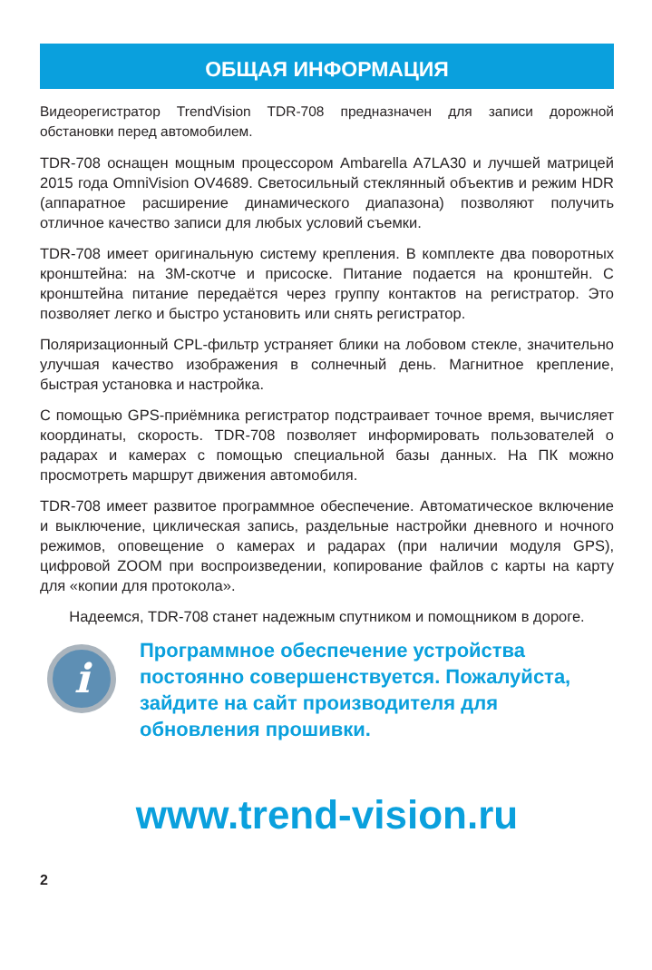ОБЩАЯ ИНФОРМАЦИЯ
Видеорегистратор TrendVision TDR-708 предназначен для записи дорожной обстановки перед автомобилем.
TDR-708 оснащен мощным процессором Ambarella A7LA30 и лучшей матрицей 2015 года OmniVision OV4689. Светосильный стеклянный объектив и режим HDR (аппаратное расширение динамического диапазона) позволяют получить отличное качество записи для любых условий съемки.
TDR-708 имеет оригинальную систему крепления. В комплекте два поворотных кронштейна: на 3M-скотче и присоске. Питание подается на кронштейн. С кронштейна питание передаётся через группу контактов на регистратор. Это позволяет легко и быстро установить или снять регистратор.
Поляризационный CPL-фильтр устраняет блики на лобовом стекле, значительно улучшая качество изображения в солнечный день. Магнитное крепление, быстрая установка и настройка.
С помощью GPS-приёмника регистратор подстраивает точное время, вычисляет координаты, скорость. TDR-708 позволяет информировать пользователей о радарах и камерах с помощью специальной базы данных. На ПК можно просмотреть маршрут движения автомобиля.
TDR-708 имеет развитое программное обеспечение. Автоматическое включение и выключение, циклическая запись, раздельные настройки дневного и ночного режимов, оповещение о камерах и радарах (при наличии модуля GPS), цифровой ZOOM при воспроизведении, копирование файлов с карты на карту для «копии для протокола».
Надеемся, TDR-708 станет надежным спутником и помощником в дороге.
i
Программное обеспечение устройства постоянно совершенствуется. Пожалуйста, зайдите на сайт производителя для обновления прошивки.
www.trend-vision.ru
2